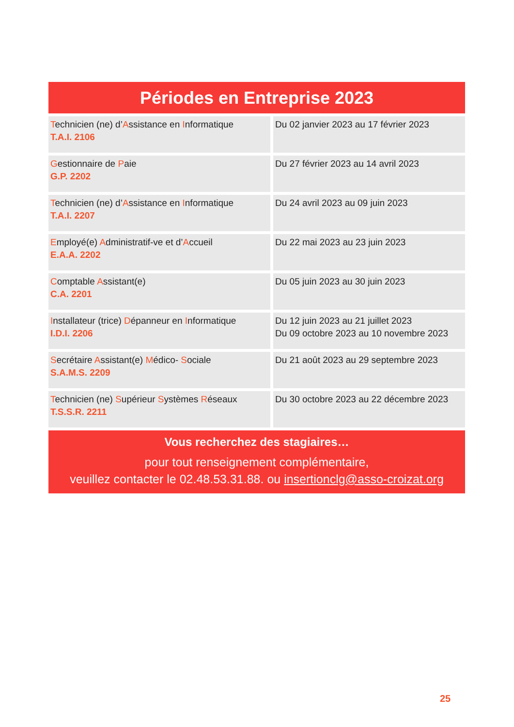Périodes en Entreprise 2023
| T echnicien (ne) d’ A ssistance en I nformatique T.A.I. 2106 | Du 02 janvier 2023 au 17 février 2023 |
| G estionnaire de P aie G.P. 2202 | Du 27 février 2023 au 14 avril 2023 |
| T echnicien (ne) d’ A ssistance en I nformatique T.A.I. 2207 | Du 24 avril 2023 au 09 juin 2023 |
| E mployé(e) A dministratif-ve et d’ A ccueil E.A.A. 2202 | Du 22 mai 2023 au 23 juin 2023 |
| C omptable A ssistant(e) C.A. 2201 | Du 05 juin 2023 au 30 juin 2023 |
| I nstallateur (trice) D épanneur en I nformatique I.D.I. 2206 | Du 12 juin 2023 au 21 juillet 2023 Du 09 octobre 2023 au 10 novembre 2023 |
| S ecrétaire A ssistant(e) M édico- S ociale S.A.M.S. 2209 | Du 21 août 2023 au 29 septembre 2023 |
| T echnicien (ne) S upérieur S ystèmes R éseaux T.S.S.R. 2211 | Du 30 octobre 2023 au 22 décembre 2023 |
Vous recherchez des stagiaires…
pour tout renseignement complémentaire,
veuillez contacter le 02.48.53.31.88. ou insertionclg@asso-croizat.org
25